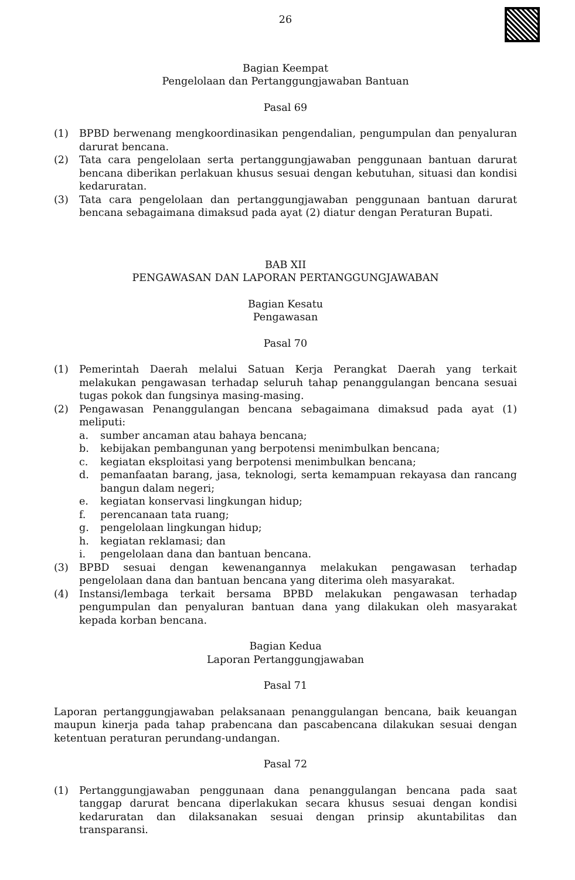26
Bagian Keempat
Pengelolaan dan Pertanggungjawaban Bantuan
Pasal 69
(1) BPBD berwenang mengkoordinasikan pengendalian, pengumpulan dan penyaluran darurat bencana.
(2) Tata cara pengelolaan serta pertanggungjawaban penggunaan bantuan darurat bencana diberikan perlakuan khusus sesuai dengan kebutuhan, situasi dan kondisi kedaruratan.
(3) Tata cara pengelolaan dan pertanggungjawaban penggunaan bantuan darurat bencana sebagaimana dimaksud pada ayat (2) diatur dengan Peraturan Bupati.
BAB XII
PENGAWASAN DAN LAPORAN PERTANGGUNGJAWABAN
Bagian Kesatu
Pengawasan
Pasal 70
(1) Pemerintah Daerah melalui Satuan Kerja Perangkat Daerah yang terkait melakukan pengawasan terhadap seluruh tahap penanggulangan bencana sesuai tugas pokok dan fungsinya masing-masing.
(2) Pengawasan Penanggulangan bencana sebagaimana dimaksud pada ayat (1) meliputi:
a. sumber ancaman atau bahaya bencana;
b. kebijakan pembangunan yang berpotensi menimbulkan bencana;
c. kegiatan eksploitasi yang berpotensi menimbulkan bencana;
d. pemanfaatan barang, jasa, teknologi, serta kemampuan rekayasa dan rancang bangun dalam negeri;
e. kegiatan konservasi lingkungan hidup;
f. perencanaan tata ruang;
g. pengelolaan lingkungan hidup;
h. kegiatan reklamasi; dan
i. pengelolaan dana dan bantuan bencana.
(3) BPBD sesuai dengan kewenangannya melakukan pengawasan terhadap pengelolaan dana dan bantuan bencana yang diterima oleh masyarakat.
(4) Instansi/lembaga terkait bersama BPBD melakukan pengawasan terhadap pengumpulan dan penyaluran bantuan dana yang dilakukan oleh masyarakat kepada korban bencana.
Bagian Kedua
Laporan Pertanggungjawaban
Pasal 71
Laporan pertanggungjawaban pelaksanaan penanggulangan bencana, baik keuangan maupun kinerja pada tahap prabencana dan pascabencana dilakukan sesuai dengan ketentuan peraturan perundang-undangan.
Pasal 72
(1) Pertanggungjawaban penggunaan dana penanggulangan bencana pada saat tanggap darurat bencana diperlakukan secara khusus sesuai dengan kondisi kedaruratan dan dilaksanakan sesuai dengan prinsip akuntabilitas dan transparansi.